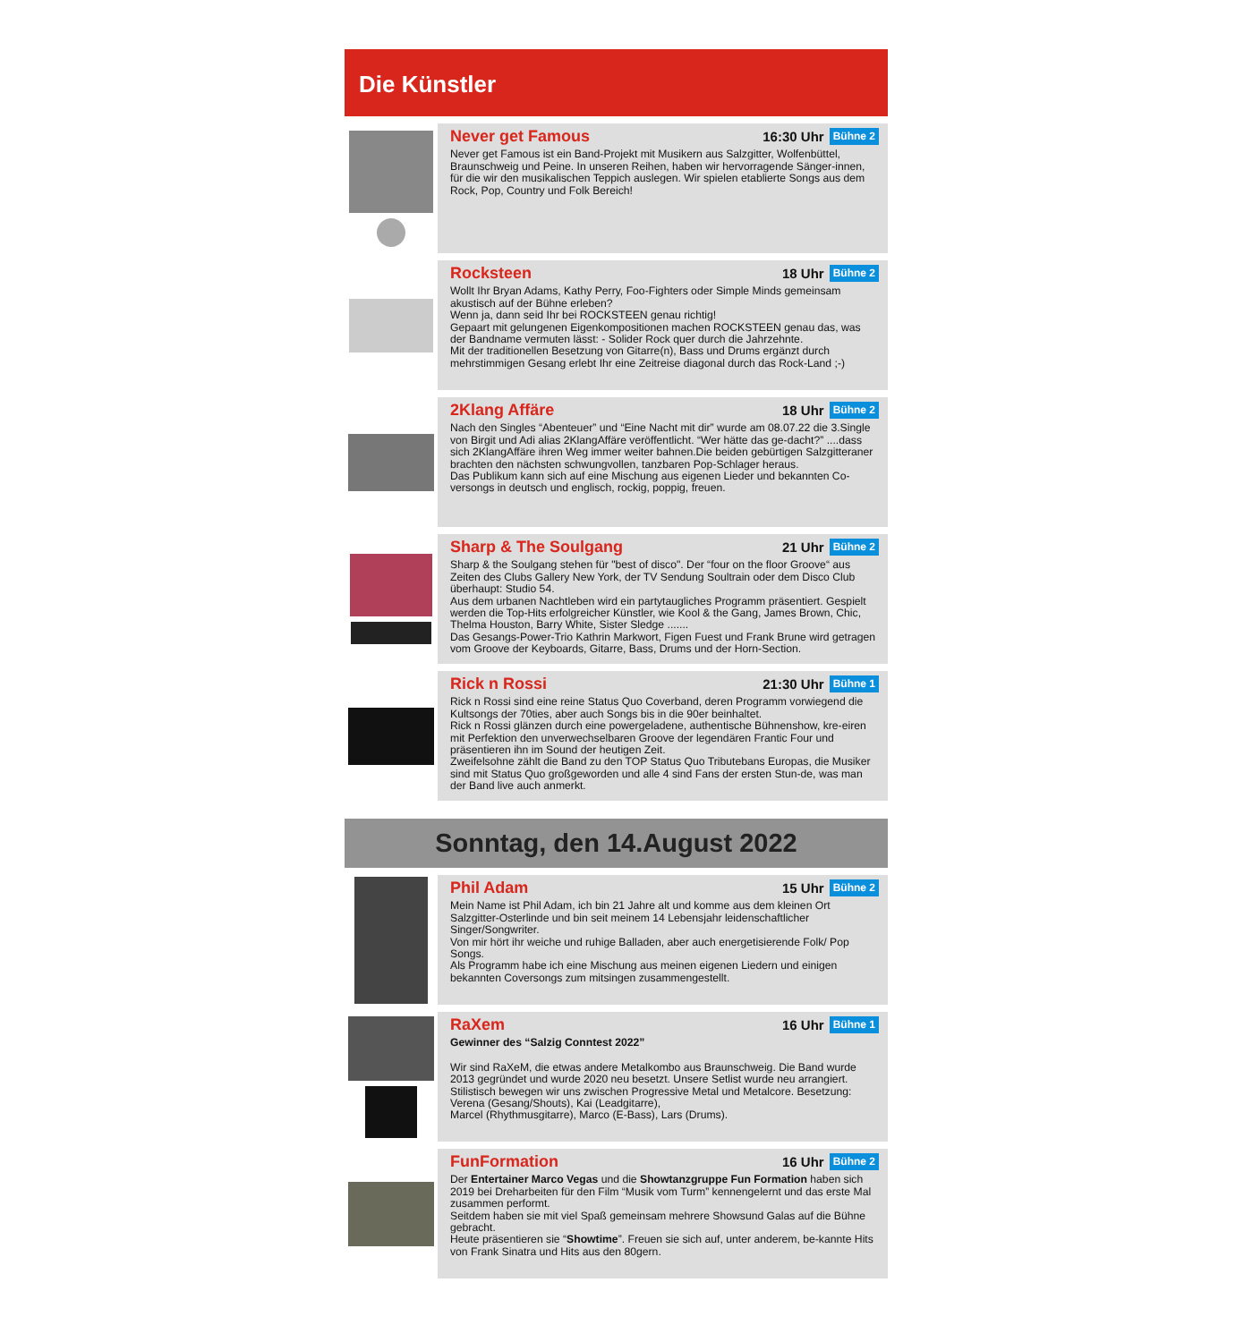Die Künstler
Never get Famous 16:30 Uhr Bühne 2
Never get Famous ist ein Band-Projekt mit Musikern aus Salzgitter, Wolfenbüttel, Braunschweig und Peine. In unseren Reihen, haben wir hervorragende Sänger-innen, für die wir den musikalischen Teppich auslegen. Wir spielen etablierte Songs aus dem Rock, Pop, Country und Folk Bereich!
Rocksteen 18 Uhr Bühne 2
Wollt Ihr Bryan Adams, Kathy Perry, Foo-Fighters oder Simple Minds gemeinsam akustisch auf der Bühne erleben?
Wenn ja, dann seid Ihr bei ROCKSTEEN genau richtig!
Gepaart mit gelungenen Eigenkompositionen machen ROCKSTEEN genau das, was der Bandname vermuten lässt: - Solider Rock quer durch die Jahrzehnte.
Mit der traditionellen Besetzung von Gitarre(n), Bass und Drums ergänzt durch mehrstimmigen Gesang erlebt Ihr eine Zeitreise diagonal durch das Rock-Land ;-)
2Klang Affäre 18 Uhr Bühne 2
Nach den Singles “Abenteuer” und “Eine Nacht mit dir” wurde am 08.07.22 die 3.Single von Birgit und Adi alias 2KlangAffäre veröffentlicht. “Wer hätte das ge-dacht?” ....dass sich 2KlangAffäre ihren Weg immer weiter bahnen.Die beiden gebürtigen Salzgitteraner brachten den nächsten schwungvollen, tanzbaren Pop-Schlager heraus.
Das Publikum kann sich auf eine Mischung aus eigenen Lieder und bekannten Co-versongs in deutsch und englisch, rockig, poppig, freuen.
Sharp & The Soulgang 21 Uhr Bühne 2
Sharp & the Soulgang stehen für "best of disco". Der “four on the floor Groove“ aus Zeiten des Clubs Gallery New York, der TV Sendung Soultrain oder dem Disco Club überhaupt: Studio 54.
Aus dem urbanen Nachtleben wird ein partytaugliches Programm präsentiert. Gespielt werden die Top-Hits erfolgreicher Künstler, wie Kool & the Gang, James Brown, Chic, Thelma Houston, Barry White, Sister Sledge .......
Das Gesangs-Power-Trio Kathrin Markwort, Figen Fuest und Frank Brune wird getragen vom Groove der Keyboards, Gitarre, Bass, Drums und der Horn-Section.
Rick n Rossi 21:30 Uhr Bühne 1
Rick n Rossi sind eine reine Status Quo Coverband, deren Programm vorwiegend die Kultsongs der 70ties, aber auch Songs bis in die 90er beinhaltet.
Rick n Rossi glänzen durch eine powergeladene, authentische Bühnenshow, kre-eiren mit Perfektion den unverwechselbaren Groove der legendären Frantic Four und präsentieren ihn im Sound der heutigen Zeit.
Zweifelsohne zählt die Band zu den TOP Status Quo Tributebans Europas, die Musiker sind mit Status Quo großgeworden und alle 4 sind Fans der ersten Stun-de, was man der Band live auch anmerkt.
Sonntag, den 14.August 2022
Phil Adam 15 Uhr Bühne 2
Mein Name ist Phil Adam, ich bin 21 Jahre alt und komme aus dem kleinen Ort Salzgitter-Osterlinde und bin seit meinem 14 Lebensjahr leidenschaftlicher Singer/Songwriter.
Von mir hört ihr weiche und ruhige Balladen, aber auch energetisierende Folk/ Pop Songs.
Als Programm habe ich eine Mischung aus meinen eigenen Liedern und einigen bekannten Coversongs zum mitsingen zusammengestellt.
RaXem 16 Uhr Bühne 1
Gewinner des “Salzig Conntest 2022”
Wir sind RaXeM, die etwas andere Metalkombo aus Braunschweig. Die Band wurde 2013 gegründet und wurde 2020 neu besetzt. Unsere Setlist wurde neu arrangiert. Stilistisch bewegen wir uns zwischen Progressive Metal und Metalcore. Besetzung: Verena (Gesang/Shouts), Kai (Leadgitarre),
Marcel (Rhythmusgitarre), Marco (E-Bass), Lars (Drums).
FunFormation 16 Uhr Bühne 2
Der Entertainer Marco Vegas und die Showtanzgruppe Fun Formation haben sich 2019 bei Dreharbeiten für den Film “Musik vom Turm” kennengelernt und das erste Mal zusammen performt.
Seitdem haben sie mit viel Spaß gemeinsam mehrere Showsund Galas auf die Bühne gebracht.
Heute präsentieren sie “Showtime”. Freuen sie sich auf, unter anderem, be-kannte Hits von Frank Sinatra und Hits aus den 80gern.